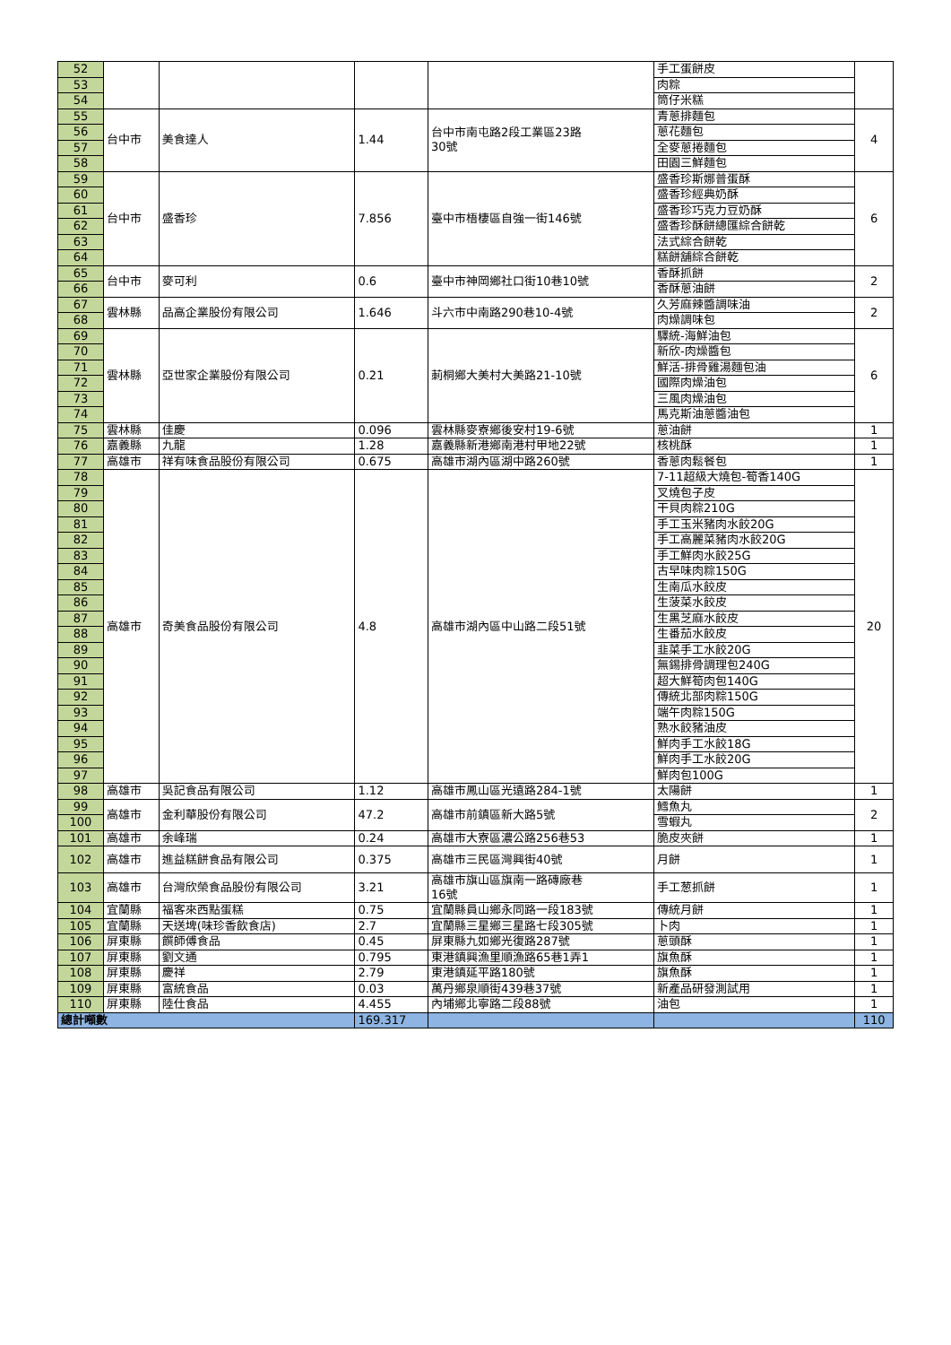| 52 | | | | | 手工蛋餅皮 | |
| 53 | | | | | 肉粽 | |
| 54 | | | | | 筒仔米糕 | |
| 55 | 台中市 | 美食達人 | 1.44 | 台中市南屯路2段工業區23路 30號 | 青蔥排麵包 | 4 |
| 56 | | | | | 蔥花麵包 | |
| 57 | | | | | 全麥蔥捲麵包 | |
| 58 | | | | | 田園三鮮麵包 | |
| 59 | 台中市 | 盛香珍 | 7.856 | 臺中市梧棲區自強一街146號 | 盛香珍斯娜普蛋酥 | 6 |
| 60 | | | | | 盛香珍經典奶酥 | |
| 61 | | | | | 盛香珍巧克力豆奶酥 | |
| 62 | | | | | 盛香珍酥餅總匯綜合餅乾 | |
| 63 | | | | | 法式綜合餅乾 | |
| 64 | | | | | 糕餅舖綜合餅乾 | |
| 65 | 台中市 | 麥可利 | 0.6 | 臺中市神岡鄉社口街10巷10號 | 香酥抓餅 | 2 |
| 66 | | | | | 香酥蔥油餅 | |
| 67 | 雲林縣 | 品高企業股份有限公司 | 1.646 | 斗六市中南路290巷10-4號 | 久芳麻辣醬調味油 | 2 |
| 68 | | | | | 肉燥調味包 | |
| 69 | 雲林縣 | 亞世家企業股份有限公司 | 0.21 | 莿桐鄉大美村大美路21-10號 | 驛統-海鮮油包 | 6 |
| 70 | | | | | 新欣-肉燥醬包 | |
| 71 | | | | | 鮮活-排骨雞湯麵包油 | |
| 72 | | | | | 國際肉燥油包 | |
| 73 | | | | | 三風肉燥油包 | |
| 74 | | | | | 馬克斯油蔥醬油包 | |
| 75 | 雲林縣 | 佳慶 | 0.096 | 雲林縣麥寮鄉後安村19-6號 | 蔥油餅 | 1 |
| 76 | 嘉義縣 | 九龍 | 1.28 | 嘉義縣新港鄉南港村甲地22號 | 核桃酥 | 1 |
| 77 | 高雄市 | 祥有味食品股份有限公司 | 0.675 | 高雄市湖內區湖中路260號 | 香蔥肉鬆餐包 | 1 |
| 78 | 高雄市 | 奇美食品股份有限公司 | 4.8 | 高雄市湖內區中山路二段51號 | 7-11超級大燒包-筍香140G | 20 |
| 79 | | | | | 叉燒包子皮 | |
| 80 | | | | | 干貝肉粽210G | |
| 81 | | | | | 手工玉米豬肉水餃20G | |
| 82 | | | | | 手工高麗菜豬肉水餃20G | |
| 83 | | | | | 手工鮮肉水餃25G | |
| 84 | | | | | 古早味肉粽150G | |
| 85 | | | | | 生南瓜水餃皮 | |
| 86 | | | | | 生菠菜水餃皮 | |
| 87 | | | | | 生黑芝麻水餃皮 | |
| 88 | | | | | 生番茄水餃皮 | |
| 89 | | | | | 韭菜手工水餃20G | |
| 90 | | | | | 無錫排骨調理包240G | |
| 91 | | | | | 超大鮮筍肉包140G | |
| 92 | | | | | 傳統北部肉粽150G | |
| 93 | | | | | 端午肉粽150G | |
| 94 | | | | | 熟水餃豬油皮 | |
| 95 | | | | | 鮮肉手工水餃18G | |
| 96 | | | | | 鮮肉手工水餃20G | |
| 97 | | | | | 鮮肉包100G | |
| 98 | 高雄市 | 吳記食品有限公司 | 1.12 | 高雄市鳳山區光遠路284-1號 | 太陽餅 | 1 |
| 99 | 高雄市 | 金利華股份有限公司 | 47.2 | 高雄市前鎮區新大路5號 | 鱈魚丸 | 2 |
| 100 | | | | | 雪蝦丸 | |
| 101 | 高雄市 | 余峰瑞 | 0.24 | 高雄市大寮區濃公路256巷53 | 脆皮夾餅 | 1 |
| 102 | 高雄市 | 進益糕餅食品有限公司 | 0.375 | 高雄市三民區灣興街40號 | 月餅 | 1 |
| 103 | 高雄市 | 台灣欣榮食品股份有限公司 | 3.21 | 高雄市旗山區旗南一路磚廠巷 16號 | 手工葱抓餅 | 1 |
| 104 | 宜蘭縣 | 福客來西點蛋糕 | 0.75 | 宜蘭縣員山鄉永同路一段183號 | 傳統月餅 | 1 |
| 105 | 宜蘭縣 | 天送埤(味珍香飲食店) | 2.7 | 宜蘭縣三星鄉三星路七段305號 | 卜肉 | 1 |
| 106 | 屏東縣 | 饌師傅食品 | 0.45 | 屏東縣九如鄉光復路287號 | 蔥頭酥 | 1 |
| 107 | 屏東縣 | 劉文通 | 0.795 | 東港鎮興漁里順漁路65巷1弄1 | 旗魚酥 | 1 |
| 108 | 屏東縣 | 慶祥 | 2.79 | 東港鎮延平路180號 | 旗魚酥 | 1 |
| 109 | 屏東縣 | 富統食品 | 0.03 | 萬丹鄉泉順街439巷37號 | 新產品研發測試用 | 1 |
| 110 | 屏東縣 | 陸仕食品 | 4.455 | 內埔鄉北寧路二段88號 | 油包 | 1 |
| 總計噸數 | | | 169.317 | | | 110 |